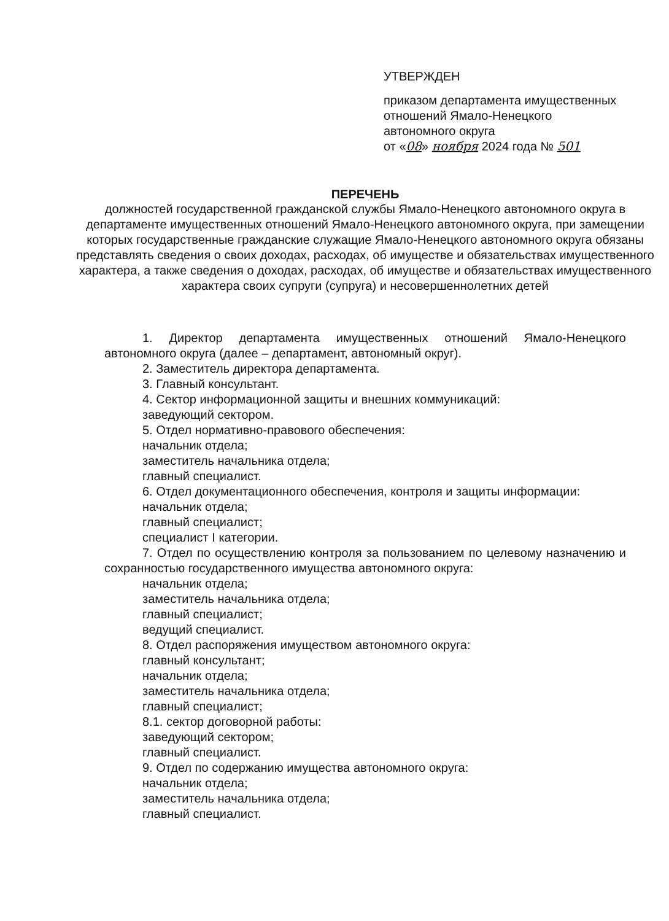УТВЕРЖДЕН
приказом департамента имущественных отношений Ямало-Ненецкого автономного округа
от «08» ноября 2024 года № 501
ПЕРЕЧЕНЬ
должностей государственной гражданской службы Ямало-Ненецкого автономного округа в департаменте имущественных отношений Ямало-Ненецкого автономного округа, при замещении которых государственные гражданские служащие Ямало-Ненецкого автономного округа обязаны представлять сведения о своих доходах, расходах, об имуществе и обязательствах имущественного характера, а также сведения о доходах, расходах, об имуществе и обязательствах имущественного характера своих супруги (супруга) и несовершеннолетних детей
1. Директор департамента имущественных отношений Ямало-Ненецкого автономного округа (далее – департамент, автономный округ).
2. Заместитель директора департамента.
3. Главный консультант.
4. Сектор информационной защиты и внешних коммуникаций:
заведующий сектором.
5. Отдел нормативно-правового обеспечения:
начальник отдела;
заместитель начальника отдела;
главный специалист.
6. Отдел документационного обеспечения, контроля и защиты информации:
начальник отдела;
главный специалист;
специалист I категории.
7. Отдел по осуществлению контроля за пользованием по целевому назначению и сохранностью государственного имущества автономного округа:
начальник отдела;
заместитель начальника отдела;
главный специалист;
ведущий специалист.
8. Отдел распоряжения имуществом автономного округа:
главный консультант;
начальник отдела;
заместитель начальника отдела;
главный специалист;
8.1. сектор договорной работы:
заведующий сектором;
главный специалист.
9. Отдел по содержанию имущества автономного округа:
начальник отдела;
заместитель начальника отдела;
главный специалист.